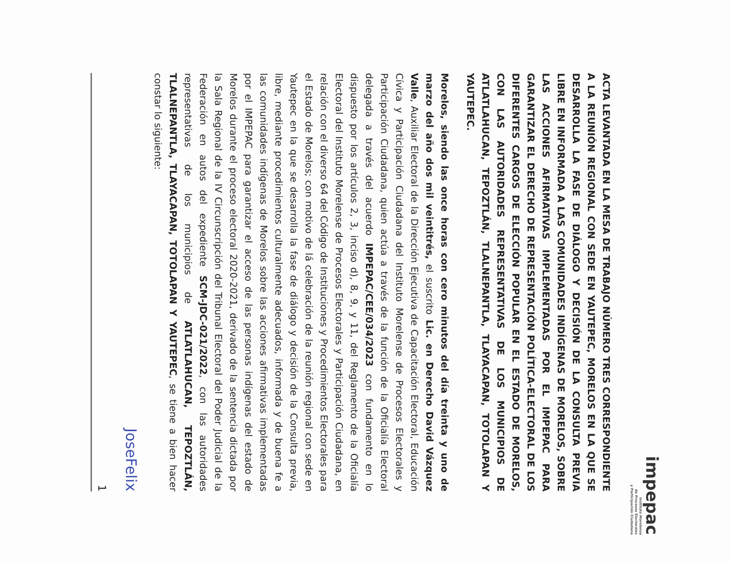impepac
Instituto Morelense
de Procesos Electorales
y Participación Ciudadana
ACTA LEVANTADA EN LA MESA DE TRABAJO NÚMERO TRES CORRESPONDIENTE A LA REUNIÓN REGIONAL CON SEDE EN YAUTEPEC, MORELOS EN LA QUE SE DESARROLLA LA FASE DE DIÁLOGO Y DECISIÓN DE LA CONSULTA PREVIA LIBRE EN INFORMADA A LAS COMUNIDADES INDÍGENAS DE MORELOS, SOBRE LAS ACCIONES AFIRMATIVAS IMPLEMENTADAS POR EL IMPEPAC PARA GARANTIZAR EL DERECHO DE REPRESENTACIÓN POLÍTICA-ELECTORAL DE LOS DIFERENTES CARGOS DE ELECCIÓN POPULAR EN EL ESTADO DE MORELOS, CON LAS AUTORIDADES REPRESENTATIVAS DE LOS MUNICIPIOS DE ATLATLAHUCAN, TEPOZTLÁN, TLALNEPANTLA, TLAYACAPAN, TOTOLAPAN Y YAUTEPEC.
Morelos, siendo las once horas con cero minutos del día treinta y uno de marzo del año dos mil veintitrés, el suscrito Lic. en Derecho David Vázquez Valle, Auxiliar Electoral de la Dirección Ejecutiva de Capacitación Electoral, Educación Cívica y Participación Ciudadana del Instituto Morelense de Procesos Electorales y Participación Ciudadana, quien actúa a través de la función de la Oficialía Electoral delegada a través del acuerdo IMPEPAC/CEE/034/2023 con fundamento en lo dispuesto por los artículos 2, 3, inciso d), 8, 9, y 11, del Reglamento de la Oficialía Electoral del Instituto Morelense de Procesos Electorales y Participación Ciudadana, en relación con el diverso 64 del Código de Instituciones y Procedimientos Electorales para el Estado de Morelos; con motivo de lá celebración de la reunión regional con sede en Yautepec en la que se desarrolla la fase de diálogo y decisión de la Consulta previa, libre, mediante procedimientos culturalmente adecuados, informada y de buena fe a las comunidades indígenas de Morelos sobre las acciones afirmativas implementadas por el IMPEPAC para garantizar el acceso de las personas indígenas del estado de Morelos durante el proceso electoral 2020-2021, derivado de la sentencia dictada por la Sala Regional de la IV Circunscripción del Tribunal Electoral del Poder Judicial de la Federación en autos del expediente SCM-JDC-021/2022, con las autoridades representativas de los municipios de ATLATLAHUCAN, TEPOZTLÁN, TLALNEPANTLA, TLAYACAPAN, TOTOLAPAN Y YAUTEPEC, se tiene a bien hacer constar lo siguiente:
JoseFelix
1